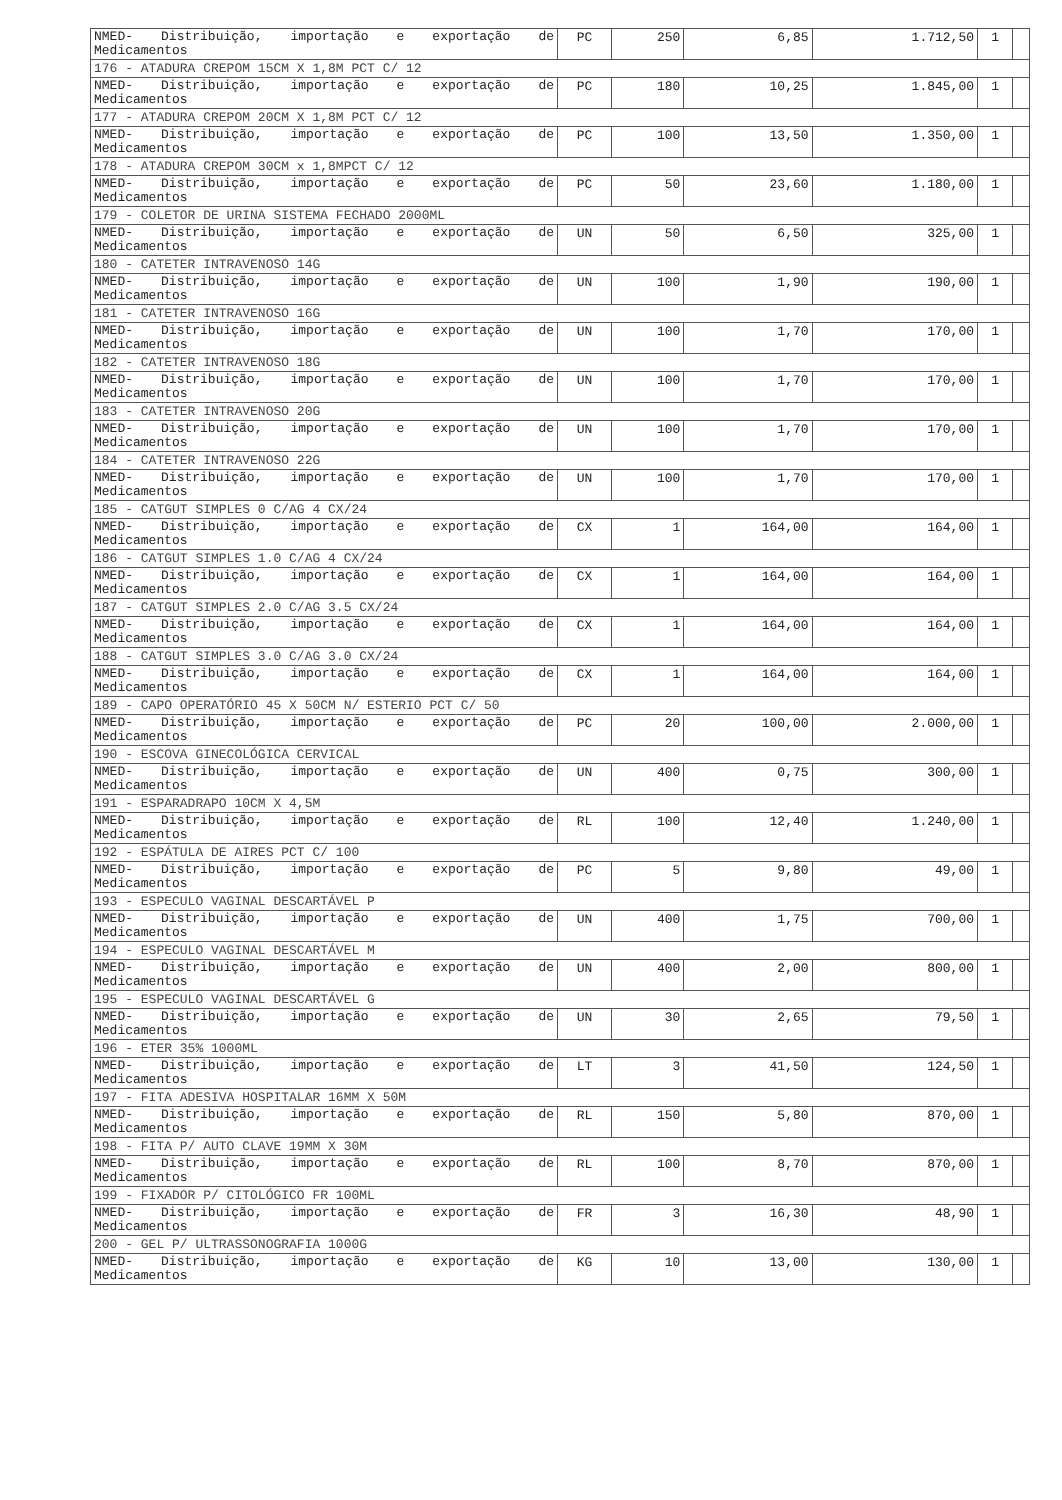| NMED- Distribuição, importação e exportação de Medicamentos | PC | 250 | 6,85 | 1.712,50 | 1 | |
| 176 - ATADURA CREPOM 15CM X 1,8M PCT C/ 12 | | | | | | |
| NMED- Distribuição, importação e exportação de Medicamentos | PC | 180 | 10,25 | 1.845,00 | 1 | |
| 177 - ATADURA CREPOM 20CM X 1,8M PCT C/ 12 | | | | | | |
| NMED- Distribuição, importação e exportação de Medicamentos | PC | 100 | 13,50 | 1.350,00 | 1 | |
| 178 - ATADURA CREPOM 30CM x 1,8MPCT C/ 12 | | | | | | |
| NMED- Distribuição, importação e exportação de Medicamentos | PC | 50 | 23,60 | 1.180,00 | 1 | |
| 179 - COLETOR DE URINA SISTEMA FECHADO 2000ML | | | | | | |
| NMED- Distribuição, importação e exportação de Medicamentos | UN | 50 | 6,50 | 325,00 | 1 | |
| 180 - CATETER INTRAVENOSO 14G | | | | | | |
| NMED- Distribuição, importação e exportação de Medicamentos | UN | 100 | 1,90 | 190,00 | 1 | |
| 181 - CATETER INTRAVENOSO 16G | | | | | | |
| NMED- Distribuição, importação e exportação de Medicamentos | UN | 100 | 1,70 | 170,00 | 1 | |
| 182 - CATETER INTRAVENOSO 18G | | | | | | |
| NMED- Distribuição, importação e exportação de Medicamentos | UN | 100 | 1,70 | 170,00 | 1 | |
| 183 - CATETER INTRAVENOSO 20G | | | | | | |
| NMED- Distribuição, importação e exportação de Medicamentos | UN | 100 | 1,70 | 170,00 | 1 | |
| 184 - CATETER INTRAVENOSO 22G | | | | | | |
| NMED- Distribuição, importação e exportação de Medicamentos | UN | 100 | 1,70 | 170,00 | 1 | |
| 185 - CATGUT SIMPLES 0 C/AG 4 CX/24 | | | | | | |
| NMED- Distribuição, importação e exportação de Medicamentos | CX | 1 | 164,00 | 164,00 | 1 | |
| 186 - CATGUT SIMPLES 1.0 C/AG 4 CX/24 | | | | | | |
| NMED- Distribuição, importação e exportação de Medicamentos | CX | 1 | 164,00 | 164,00 | 1 | |
| 187 - CATGUT SIMPLES 2.0 C/AG 3.5 CX/24 | | | | | | |
| NMED- Distribuição, importação e exportação de Medicamentos | CX | 1 | 164,00 | 164,00 | 1 | |
| 188 - CATGUT SIMPLES 3.0 C/AG 3.0 CX/24 | | | | | | |
| NMED- Distribuição, importação e exportação de Medicamentos | CX | 1 | 164,00 | 164,00 | 1 | |
| 189 - CAPO OPERATÓRIO 45 X 50CM N/ ESTERIO PCT C/ 50 | | | | | | |
| NMED- Distribuição, importação e exportação de Medicamentos | PC | 20 | 100,00 | 2.000,00 | 1 | |
| 190 - ESCOVA GINECOLÓGICA CERVICAL | | | | | | |
| NMED- Distribuição, importação e exportação de Medicamentos | UN | 400 | 0,75 | 300,00 | 1 | |
| 191 - ESPARADRAPO 10CM X 4,5M | | | | | | |
| NMED- Distribuição, importação e exportação de Medicamentos | RL | 100 | 12,40 | 1.240,00 | 1 | |
| 192 - ESPÁTULA DE AIRES PCT C/ 100 | | | | | | |
| NMED- Distribuição, importação e exportação de Medicamentos | PC | 5 | 9,80 | 49,00 | 1 | |
| 193 - ESPECULO VAGINAL DESCARTÁVEL P | | | | | | |
| NMED- Distribuição, importação e exportação de Medicamentos | UN | 400 | 1,75 | 700,00 | 1 | |
| 194 - ESPECULO VAGINAL DESCARTÁVEL M | | | | | | |
| NMED- Distribuição, importação e exportação de Medicamentos | UN | 400 | 2,00 | 800,00 | 1 | |
| 195 - ESPECULO VAGINAL DESCARTÁVEL G | | | | | | |
| NMED- Distribuição, importação e exportação de Medicamentos | UN | 30 | 2,65 | 79,50 | 1 | |
| 196 - ETER 35% 1000ML | | | | | | |
| NMED- Distribuição, importação e exportação de Medicamentos | LT | 3 | 41,50 | 124,50 | 1 | |
| 197 - FITA ADESIVA HOSPITALAR 16MM X 50M | | | | | | |
| NMED- Distribuição, importação e exportação de Medicamentos | RL | 150 | 5,80 | 870,00 | 1 | |
| 198 - FITA P/ AUTO CLAVE 19MM X 30M | | | | | | |
| NMED- Distribuição, importação e exportação de Medicamentos | RL | 100 | 8,70 | 870,00 | 1 | |
| 199 - FIXADOR P/ CITOLÓGICO FR 100ML | | | | | | |
| NMED- Distribuição, importação e exportação de Medicamentos | FR | 3 | 16,30 | 48,90 | 1 | |
| 200 - GEL P/ ULTRASSONOGRAFIA 1000G | | | | | | |
| NMED- Distribuição, importação e exportação de Medicamentos | KG | 10 | 13,00 | 130,00 | 1 | |